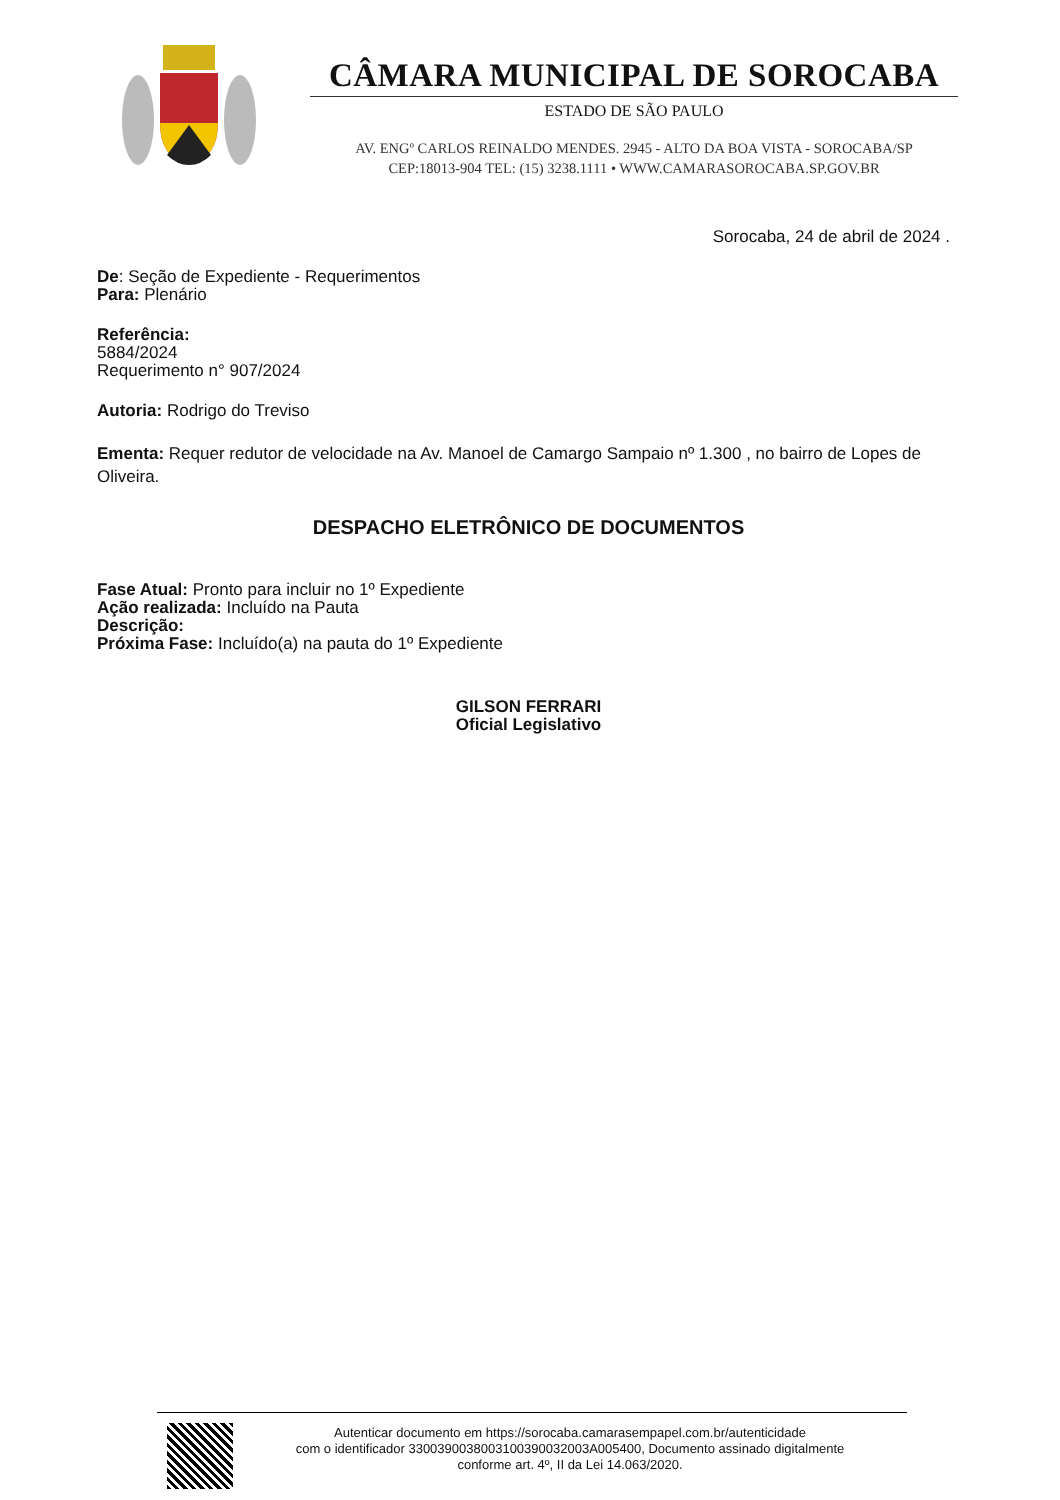CÂMARA MUNICIPAL DE SOROCABA
ESTADO DE SÃO PAULO
AV. ENGº CARLOS REINALDO MENDES. 2945 - ALTO DA BOA VISTA - SOROCABA/SP
CEP:18013-904 TEL: (15) 3238.1111 • WWW.CAMARASOROCABA.SP.GOV.BR
Sorocaba, 24 de abril de 2024 .
De: Seção de Expediente - Requerimentos
Para: Plenário
Referência:
5884/2024
Requerimento n° 907/2024
Autoria: Rodrigo do Treviso
Ementa: Requer redutor de velocidade na Av. Manoel de Camargo Sampaio nº 1.300 , no bairro de Lopes de Oliveira.
DESPACHO ELETRÔNICO DE DOCUMENTOS
Fase Atual: Pronto para incluir no 1º Expediente
Ação realizada: Incluído na Pauta
Descrição:
Próxima Fase: Incluído(a) na pauta do 1º Expediente
GILSON FERRARI
Oficial Legislativo
Autenticar documento em https://sorocaba.camarasempapel.com.br/autenticidade
com o identificador 3300390038003100390032003A005400, Documento assinado digitalmente
conforme art. 4º, II da Lei 14.063/2020.